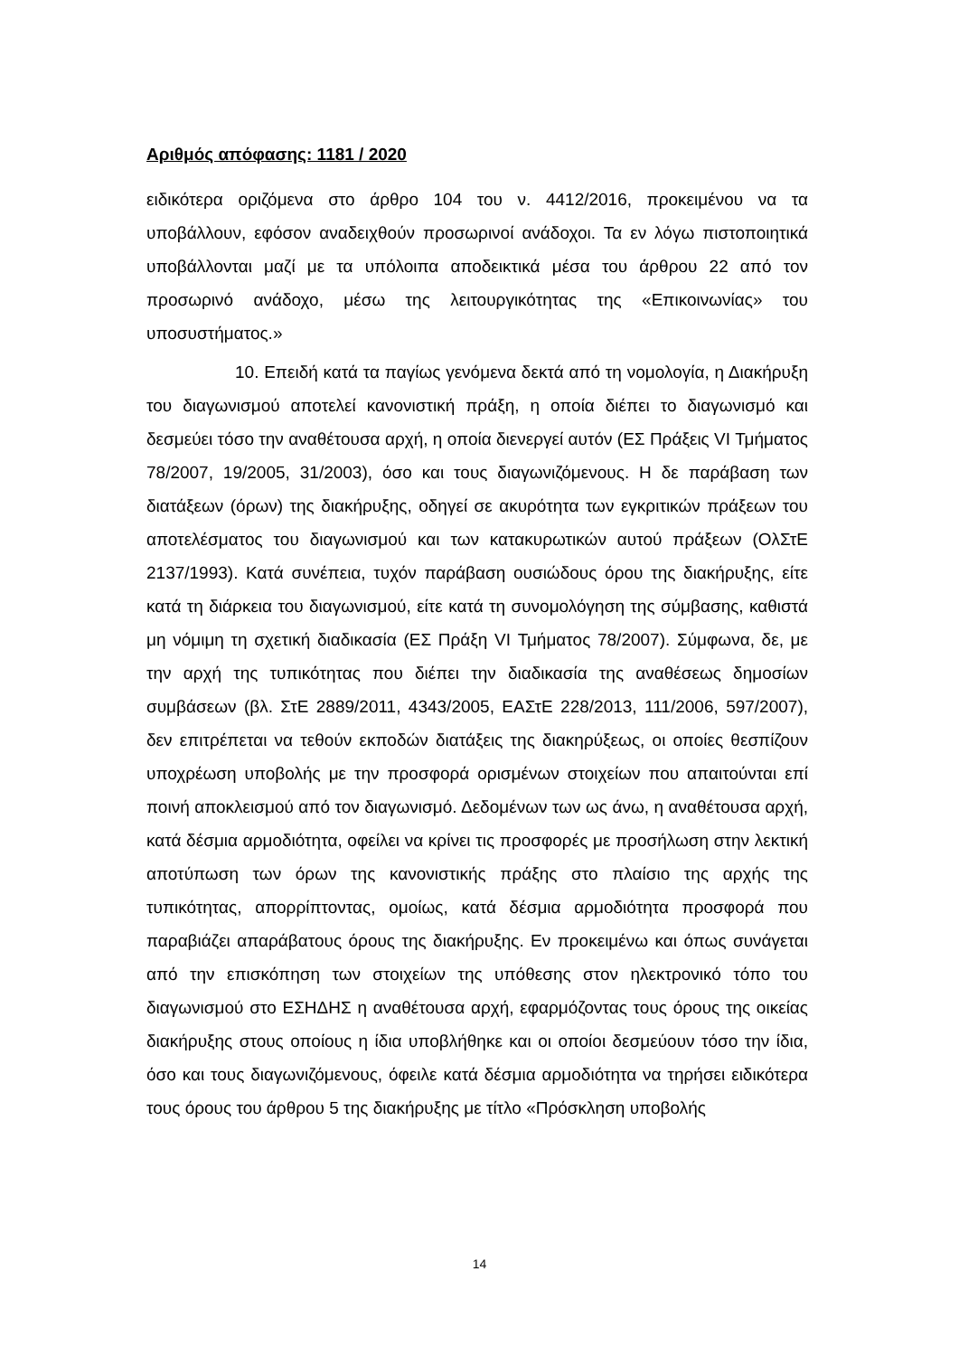Αριθμός απόφασης: 1181 / 2020
ειδικότερα οριζόμενα στο άρθρο 104 του ν. 4412/2016, προκειμένου να τα υποβάλλουν, εφόσον αναδειχθούν προσωρινοί ανάδοχοι. Τα εν λόγω πιστοποιητικά υποβάλλονται μαζί με τα υπόλοιπα αποδεικτικά μέσα του άρθρου 22 από τον προσωρινό ανάδοχο, μέσω της λειτουργικότητας της «Επικοινωνίας» του υποσυστήματος.»
10. Επειδή κατά τα παγίως γενόμενα δεκτά από τη νομολογία, η Διακήρυξη του διαγωνισμού αποτελεί κανονιστική πράξη, η οποία διέπει το διαγωνισμό και δεσμεύει τόσο την αναθέτουσα αρχή, η οποία διενεργεί αυτόν (ΕΣ Πράξεις VI Τμήματος 78/2007, 19/2005, 31/2003), όσο και τους διαγωνιζόμενους. Η δε παράβαση των διατάξεων (όρων) της διακήρυξης, οδηγεί σε ακυρότητα των εγκριτικών πράξεων του αποτελέσματος του διαγωνισμού και των κατακυρωτικών αυτού πράξεων (ΟλΣτΕ 2137/1993). Κατά συνέπεια, τυχόν παράβαση ουσιώδους όρου της διακήρυξης, είτε κατά τη διάρκεια του διαγωνισμού, είτε κατά τη συνομολόγηση της σύμβασης, καθιστά μη νόμιμη τη σχετική διαδικασία (ΕΣ Πράξη VI Τμήματος 78/2007). Σύμφωνα, δε, με την αρχή της τυπικότητας που διέπει την διαδικασία της αναθέσεως δημοσίων συμβάσεων (βλ. ΣτΕ 2889/2011, 4343/2005, ΕΑΣτΕ 228/2013, 111/2006, 597/2007), δεν επιτρέπεται να τεθούν εκποδών διατάξεις της διακηρύξεως, οι οποίες θεσπίζουν υποχρέωση υποβολής με την προσφορά ορισμένων στοιχείων που απαιτούνται επί ποινή αποκλεισμού από τον διαγωνισμό. Δεδομένων των ως άνω, η αναθέτουσα αρχή, κατά δέσμια αρμοδιότητα, οφείλει να κρίνει τις προσφορές με προσήλωση στην λεκτική αποτύπωση των όρων της κανονιστικής πράξης στο πλαίσιο της αρχής της τυπικότητας, απορρίπτοντας, ομοίως, κατά δέσμια αρμοδιότητα προσφορά που παραβιάζει απαράβατους όρους της διακήρυξης. Εν προκειμένω και όπως συνάγεται από την επισκόπηση των στοιχείων της υπόθεσης στον ηλεκτρονικό τόπο του διαγωνισμού στο ΕΣΗΔΗΣ η αναθέτουσα αρχή, εφαρμόζοντας τους όρους της οικείας διακήρυξης στους οποίους η ίδια υποβλήθηκε και οι οποίοι δεσμεύουν τόσο την ίδια, όσο και τους διαγωνιζόμενους, όφειλε κατά δέσμια αρμοδιότητα να τηρήσει ειδικότερα τους όρους του άρθρου 5 της διακήρυξης με τίτλο «Πρόσκληση υποβολής
14